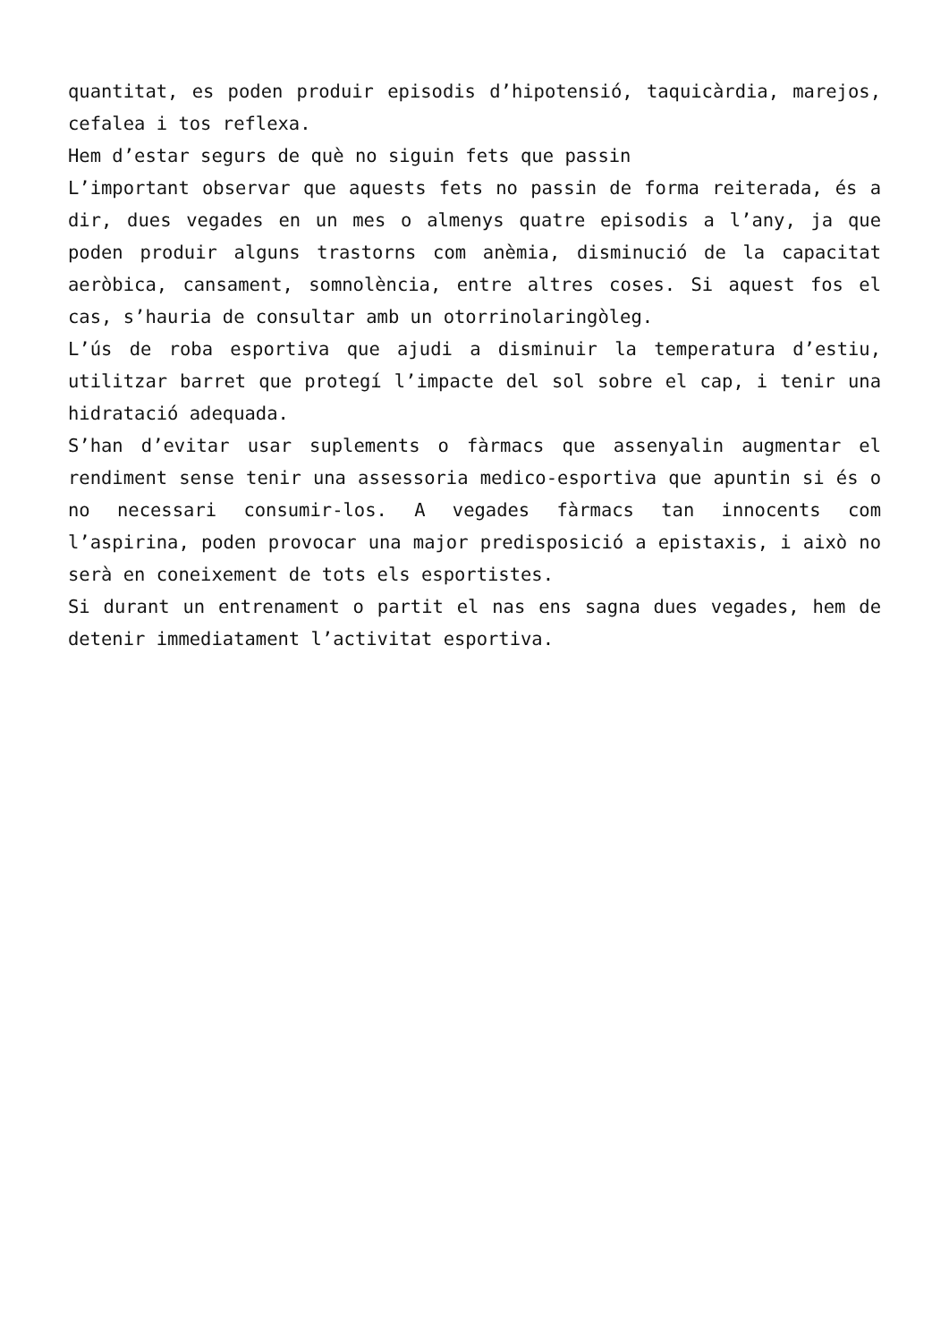quantitat, es poden produir episodis d’hipotensió, taquicàrdia, marejos, cefalea i tos reflexa.
Hem d’estar segurs de què no siguin fets que passin
L’important observar que aquests fets no passin de forma reiterada, és a dir, dues vegades en un mes o almenys quatre episodis a l’any, ja que poden produir alguns trastorns com anèmia, disminució de la capacitat aeròbica, cansament, somnolència, entre altres coses. Si aquest fos el cas, s’hauria de consultar amb un otorrinolaringòleg.
L’ús de roba esportiva que ajudi a disminuir la temperatura d’estiu, utilitzar barret que protegí l’impacte del sol sobre el cap, i tenir una hidratació adequada.
S’han d’evitar usar suplements o fàrmacs que assenyalin augmentar el rendiment sense tenir una assessoria medico-esportiva que apuntin si és o no necessari consumir-los. A vegades fàrmacs tan innocents com l’aspirina, poden provocar una major predisposició a epistaxis, i això no serà en coneixement de tots els esportistes.
Si durant un entrenament o partit el nas ens sagna dues vegades, hem de detenir immediatament l’activitat esportiva.